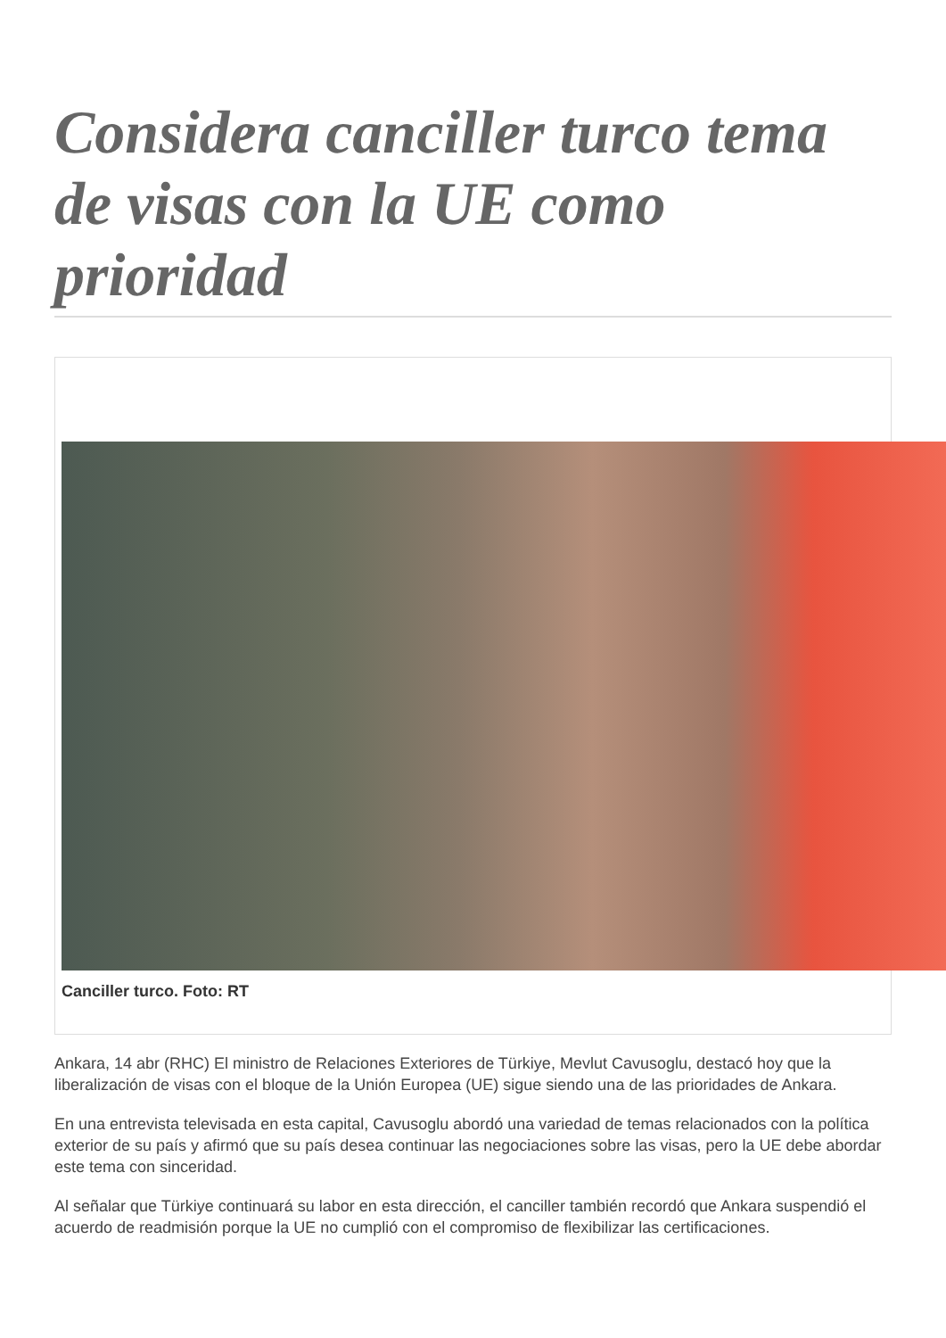Considera canciller turco tema de visas con la UE como prioridad
Canciller turco. Foto: RT
Ankara, 14 abr (RHC) El ministro de Relaciones Exteriores de Türkiye, Mevlut Cavusoglu, destacó hoy que la liberalización de visas con el bloque de la Unión Europea (UE) sigue siendo una de las prioridades de Ankara.
En una entrevista televisada en esta capital, Cavusoglu abordó una variedad de temas relacionados con la política exterior de su país y afirmó que su país desea continuar las negociaciones sobre las visas, pero la UE debe abordar este tema con sinceridad.
Al señalar que Türkiye continuará su labor en esta dirección, el canciller también recordó que Ankara suspendió el acuerdo de readmisión porque la UE no cumplió con el compromiso de flexibilizar las certificaciones.